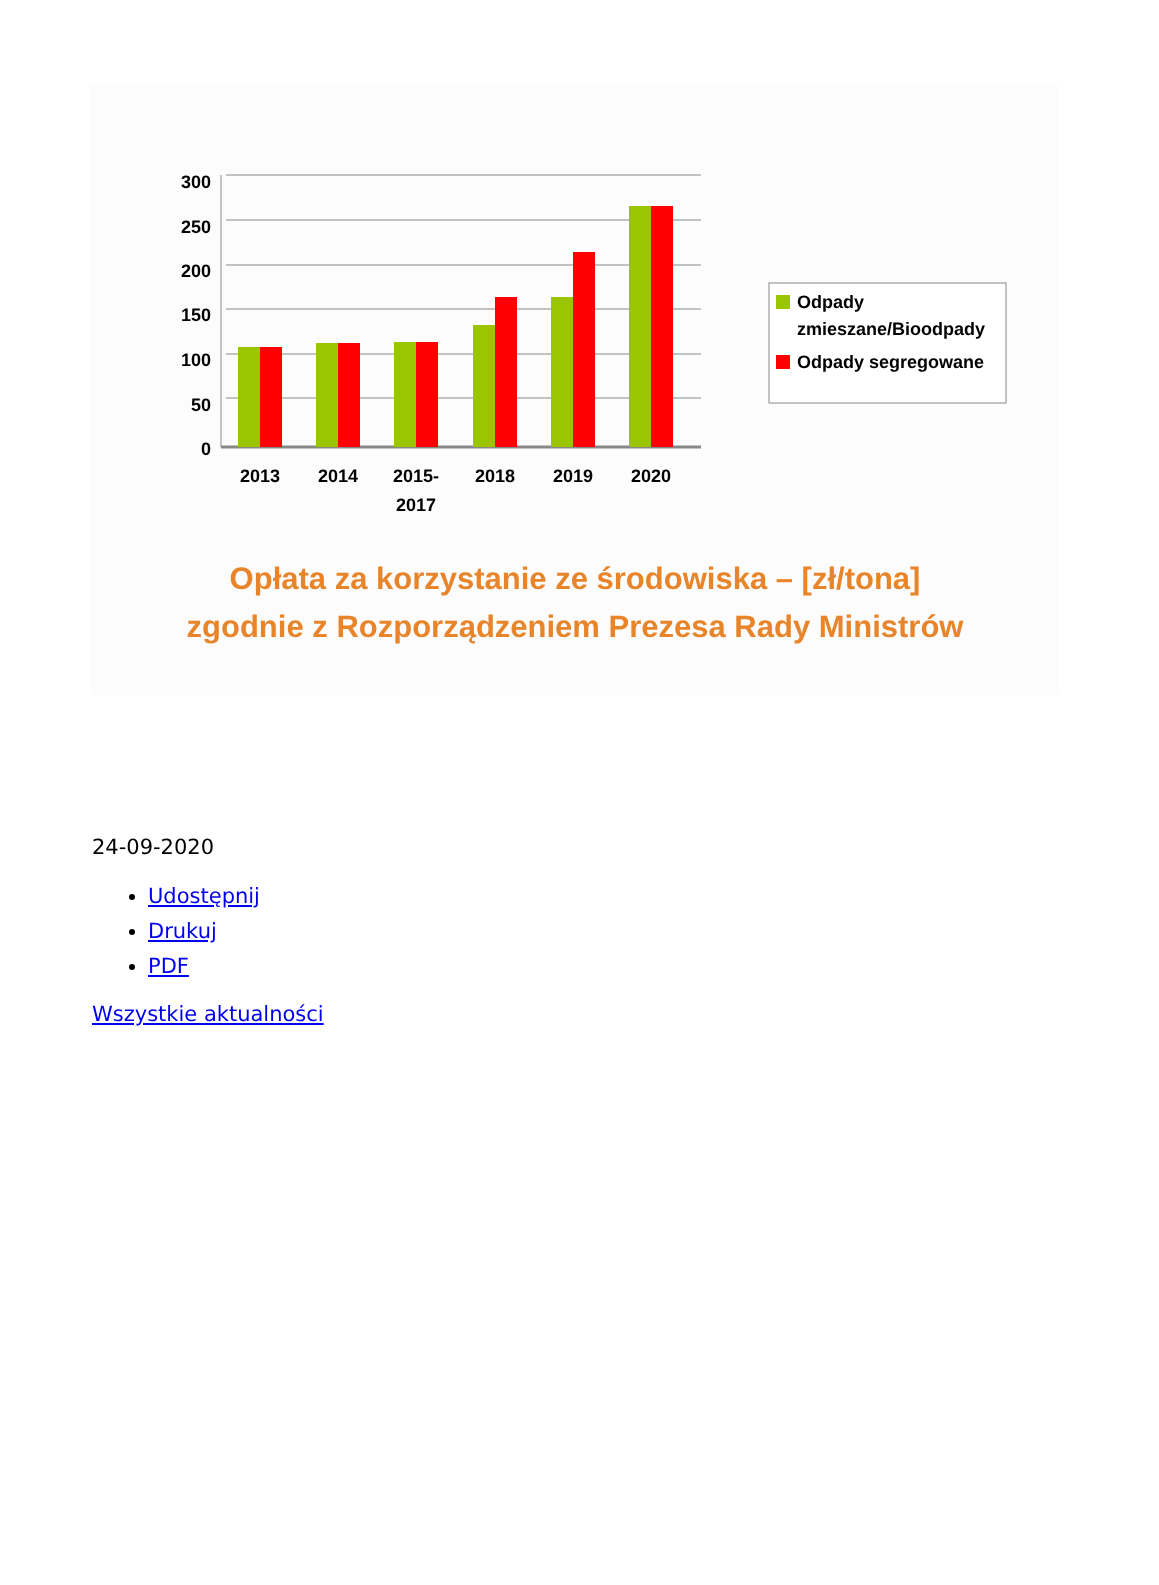300
250
200
150
100
50
0
2013
2014
2015-
2017
2018
2019
2020
Odpady
zmieszane/Bioodpady
Odpady segregowane
Opłata za korzystanie ze środowiska – [zł/tona]
zgodnie z Rozporządzeniem Prezesa Rady Ministrów
24-09-2020
Udostępnij
Drukuj
PDF
Wszystkie aktualności